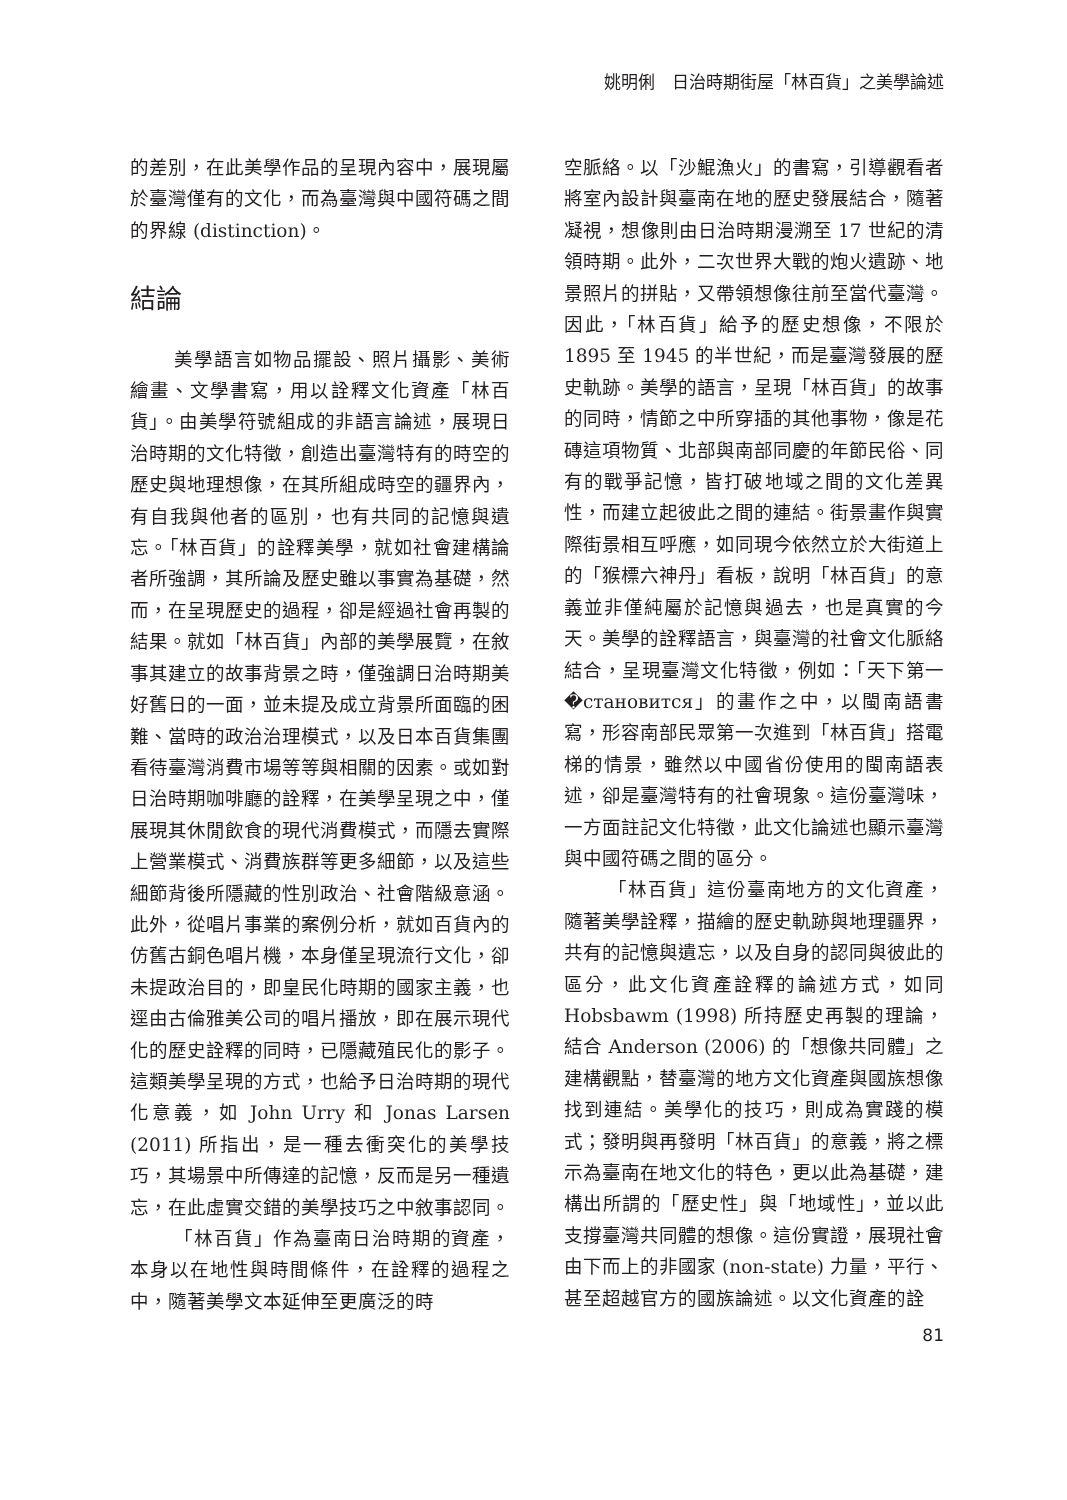姚明俐　日治時期街屋「林百貨」之美學論述
的差別，在此美學作品的呈現內容中，展現屬於臺灣僅有的文化，而為臺灣與中國符碼之間的界線 (distinction)。
結論
美學語言如物品擺設、照片攝影、美術繪畫、文學書寫，用以詮釋文化資產「林百貨」。由美學符號組成的非語言論述，展現日治時期的文化特徵，創造出臺灣特有的時空的歷史與地理想像，在其所組成時空的疆界內，有自我與他者的區別，也有共同的記憶與遺忘。「林百貨」的詮釋美學，就如社會建構論者所強調，其所論及歷史雖以事實為基礎，然而，在呈現歷史的過程，卻是經過社會再製的結果。就如「林百貨」內部的美學展覽，在敘事其建立的故事背景之時，僅強調日治時期美好舊日的一面，並未提及成立背景所面臨的困難、當時的政治治理模式，以及日本百貨集團看待臺灣消費市場等等與相關的因素。或如對日治時期咖啡廳的詮釋，在美學呈現之中，僅展現其休閒飲食的現代消費模式，而隱去實際上營業模式、消費族群等更多細節，以及這些細節背後所隱藏的性別政治、社會階級意涵。此外，從唱片事業的案例分析，就如百貨內的仿舊古銅色唱片機，本身僅呈現流行文化，卻未提政治目的，即皇民化時期的國家主義，也逕由古倫雅美公司的唱片播放，即在展示現代化的歷史詮釋的同時，已隱藏殖民化的影子。這類美學呈現的方式，也給予日治時期的現代化意義，如 John Urry 和 Jonas Larsen (2011) 所指出，是一種去衝突化的美學技巧，其場景中所傳達的記憶，反而是另一種遺忘，在此虛實交錯的美學技巧之中敘事認同。
「林百貨」作為臺南日治時期的資產，本身以在地性與時間條件，在詮釋的過程之中，隨著美學文本延伸至更廣泛的時
空脈絡。以「沙鯤漁火」的書寫，引導觀看者將室內設計與臺南在地的歷史發展結合，隨著凝視，想像則由日治時期漫溯至 17 世紀的清領時期。此外，二次世界大戰的炮火遺跡、地景照片的拼貼，又帶領想像往前至當代臺灣。因此，「林百貨」給予的歷史想像，不限於 1895 至 1945 的半世紀，而是臺灣發展的歷史軌跡。美學的語言，呈現「林百貨」的故事的同時，情節之中所穿插的其他事物，像是花磚這項物質、北部與南部同慶的年節民俗、同有的戰爭記憶，皆打破地域之間的文化差異性，而建立起彼此之間的連結。街景畫作與實際街景相互呼應，如同現今依然立於大街道上的「猴標六神丹」看板，說明「林百貨」的意義並非僅純屬於記憶與過去，也是真實的今天。美學的詮釋語言，與臺灣的社會文化脈絡結合，呈現臺灣文化特徵，例如：「天下第一�становится」的畫作之中，以閩南語書寫，形容南部民眾第一次進到「林百貨」搭電梯的情景，雖然以中國省份使用的閩南語表述，卻是臺灣特有的社會現象。這份臺灣味，一方面註記文化特徵，此文化論述也顯示臺灣與中國符碼之間的區分。
「林百貨」這份臺南地方的文化資產，隨著美學詮釋，描繪的歷史軌跡與地理疆界，共有的記憶與遺忘，以及自身的認同與彼此的區分，此文化資產詮釋的論述方式，如同 Hobsbawm (1998) 所持歷史再製的理論，結合 Anderson (2006) 的「想像共同體」之建構觀點，替臺灣的地方文化資產與國族想像找到連結。美學化的技巧，則成為實踐的模式；發明與再發明「林百貨」的意義，將之標示為臺南在地文化的特色，更以此為基礎，建構出所謂的「歷史性」與「地域性」，並以此支撐臺灣共同體的想像。這份實證，展現社會由下而上的非國家 (non-state) 力量，平行、甚至超越官方的國族論述。以文化資產的詮
81